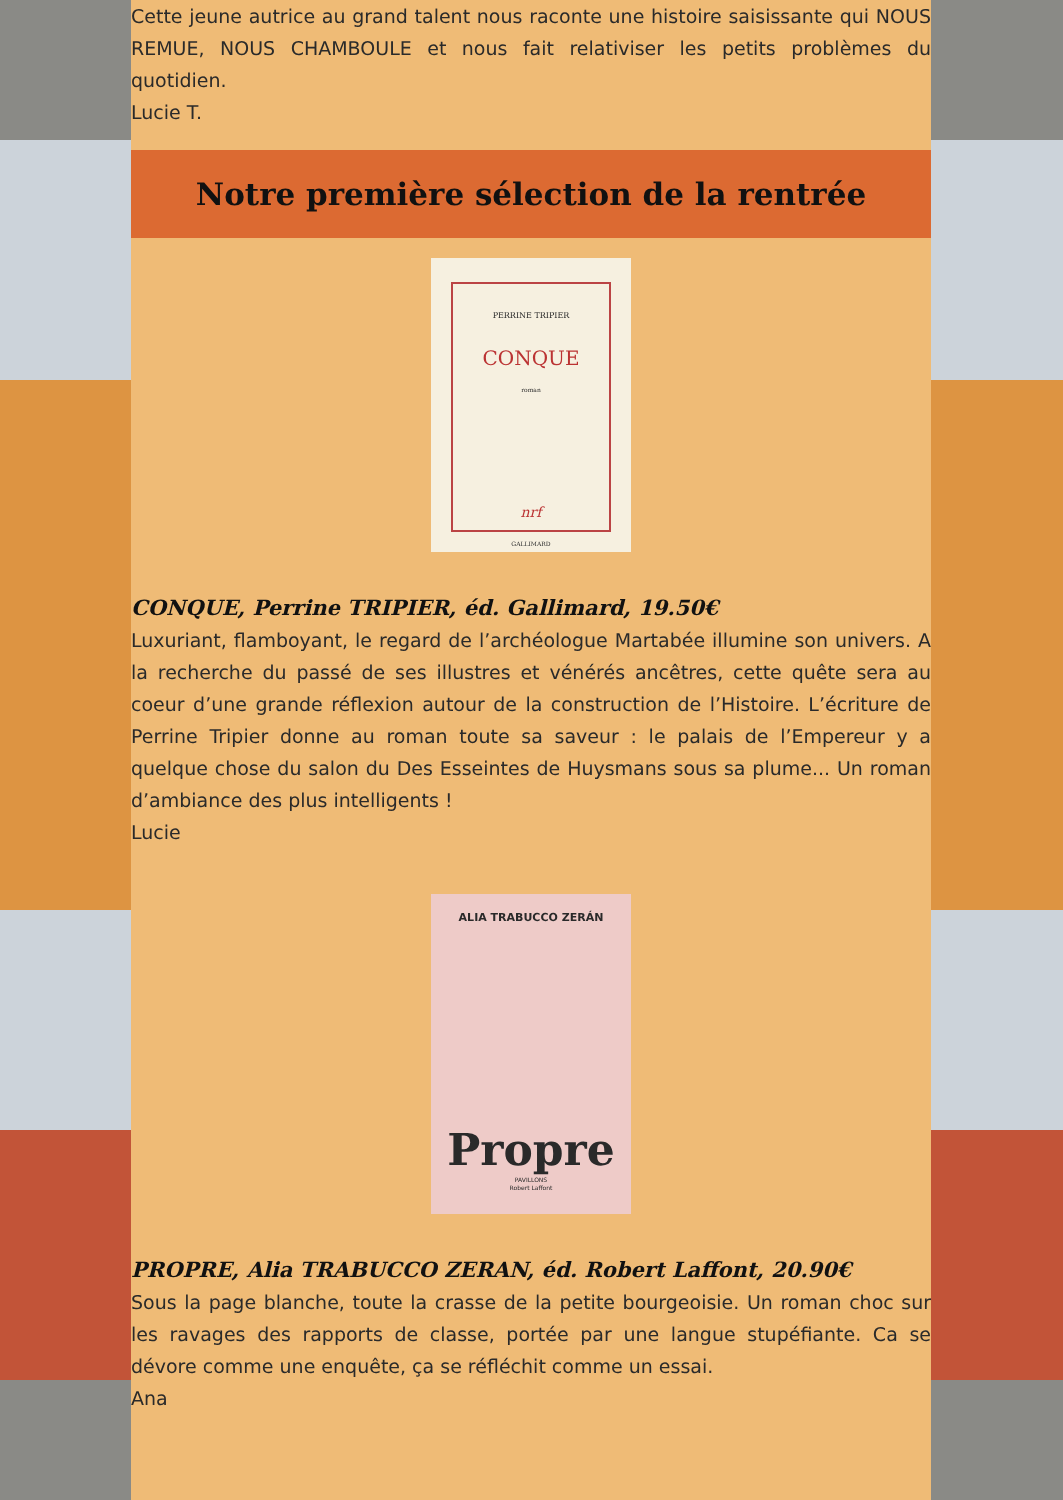Cette jeune autrice au grand talent nous raconte une histoire saisissante qui NOUS REMUE, NOUS CHAMBOULE et nous fait relativiser les petits problèmes du quotidien.
Lucie T.
Notre première sélection de la rentrée
PERRINE TRIPIER
CONQUE
roman
nrf
GALLIMARD
CONQUE, Perrine TRIPIER, éd. Gallimard, 19.50€
Luxuriant, flamboyant, le regard de l’archéologue Martabée illumine son univers. A la recherche du passé de ses illustres et vénérés ancêtres, cette quête sera au coeur d’une grande réflexion autour de la construction de l’Histoire. L’écriture de Perrine Tripier donne au roman toute sa saveur : le palais de l’Empereur y a quelque chose du salon du Des Esseintes de Huysmans sous sa plume... Un roman d’ambiance des plus intelligents !
Lucie
ALIA TRABUCCO ZERÁN
Propre
PAVILLONS
Robert Laffont
PROPRE, Alia TRABUCCO ZERAN, éd. Robert Laffont, 20.90€
Sous la page blanche, toute la crasse de la petite bourgeoisie. Un roman choc sur les ravages des rapports de classe, portée par une langue stupéfiante. Ca se dévore comme une enquête, ça se réfléchit comme un essai.
Ana